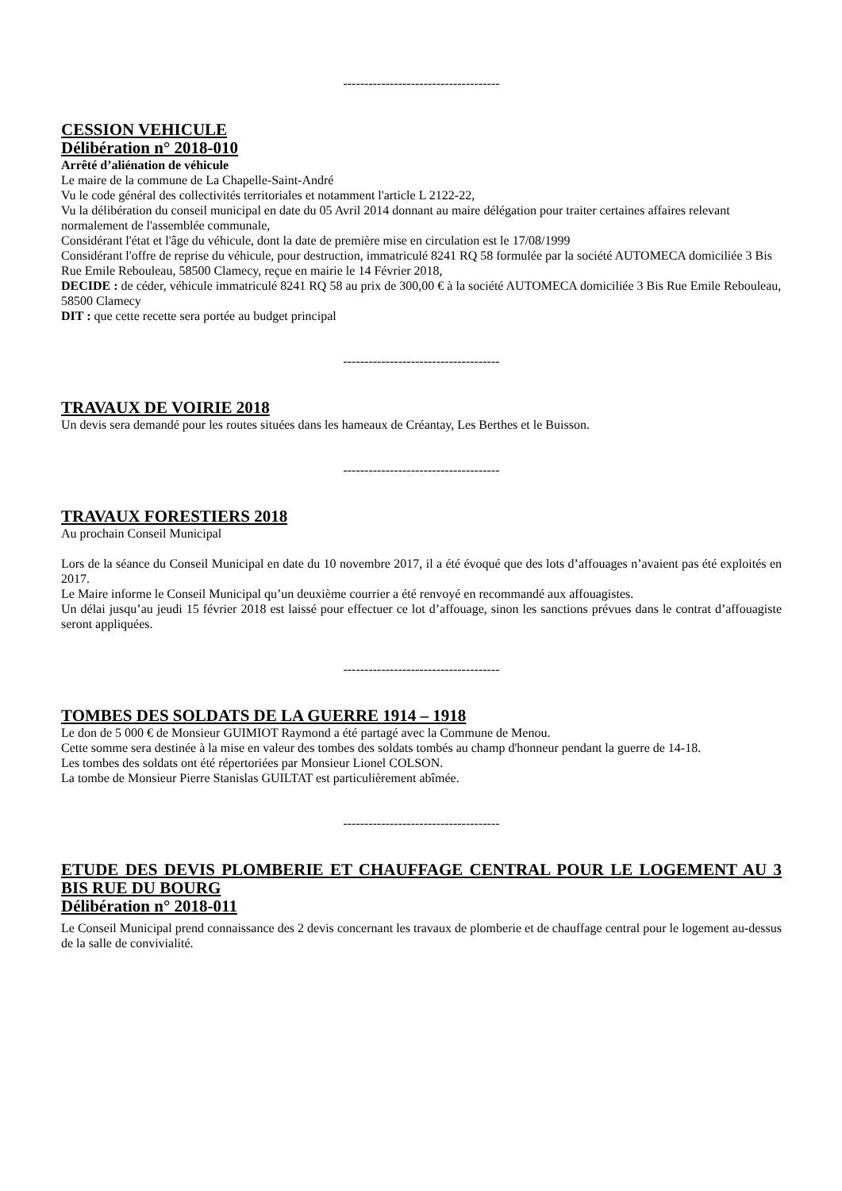-------------------------------------
CESSION VEHICULE
Délibération n° 2018-010
Arrêté d’aliénation de véhicule
Le maire de la commune de La Chapelle-Saint-André
Vu le code général des collectivités territoriales et notamment l'article L 2122-22,
Vu la délibération du conseil municipal en date du 05 Avril 2014 donnant au maire délégation pour traiter certaines affaires relevant normalement de l'assemblée communale,
Considérant l'état et l'âge du véhicule, dont la date de première mise en circulation est le 17/08/1999
Considérant l'offre de reprise du véhicule, pour destruction, immatriculé 8241 RQ 58 formulée par la société AUTOMECA domiciliée 3 Bis Rue Emile Rebouleau, 58500 Clamecy, reçue en mairie le 14 Février 2018,
DECIDE : de céder, véhicule immatriculé 8241 RQ 58 au prix de 300,00 € à la société AUTOMECA domiciliée 3 Bis Rue Emile Rebouleau, 58500 Clamecy
DIT : que cette recette sera portée au budget principal
-------------------------------------
TRAVAUX DE VOIRIE 2018
Un devis sera demandé pour les routes situées dans les hameaux de Créantay, Les Berthes et le Buisson.
-------------------------------------
TRAVAUX FORESTIERS 2018
Au prochain Conseil Municipal
Lors de la séance du Conseil Municipal en date du 10 novembre 2017, il a été évoqué que des lots d’affouages n’avaient pas été exploités en 2017.
Le Maire informe le Conseil Municipal qu’un deuxième courrier a été renvoyé en recommandé aux affouagistes.
Un délai jusqu’au jeudi 15 février 2018 est laissé pour effectuer ce lot d’affouage, sinon les sanctions prévues dans le contrat d’affouagiste seront appliquées.
-------------------------------------
TOMBES DES SOLDATS DE LA GUERRE 1914 – 1918
Le don de 5 000 € de Monsieur GUIMIOT Raymond a été partagé avec la Commune de Menou.
Cette somme sera destinée à la mise en valeur des tombes des soldats tombés au champ d'honneur pendant la guerre de 14-18.
Les tombes des soldats ont été répertoriées par Monsieur Lionel COLSON.
La tombe de Monsieur Pierre Stanislas GUILTAT est particulièrement abîmée.
-------------------------------------
ETUDE DES DEVIS PLOMBERIE ET CHAUFFAGE CENTRAL POUR LE LOGEMENT AU 3 BIS RUE DU BOURG
Délibération n° 2018-011
Le Conseil Municipal prend connaissance des 2 devis concernant les travaux de plomberie et de chauffage central pour le logement au-dessus de la salle de convivialité.